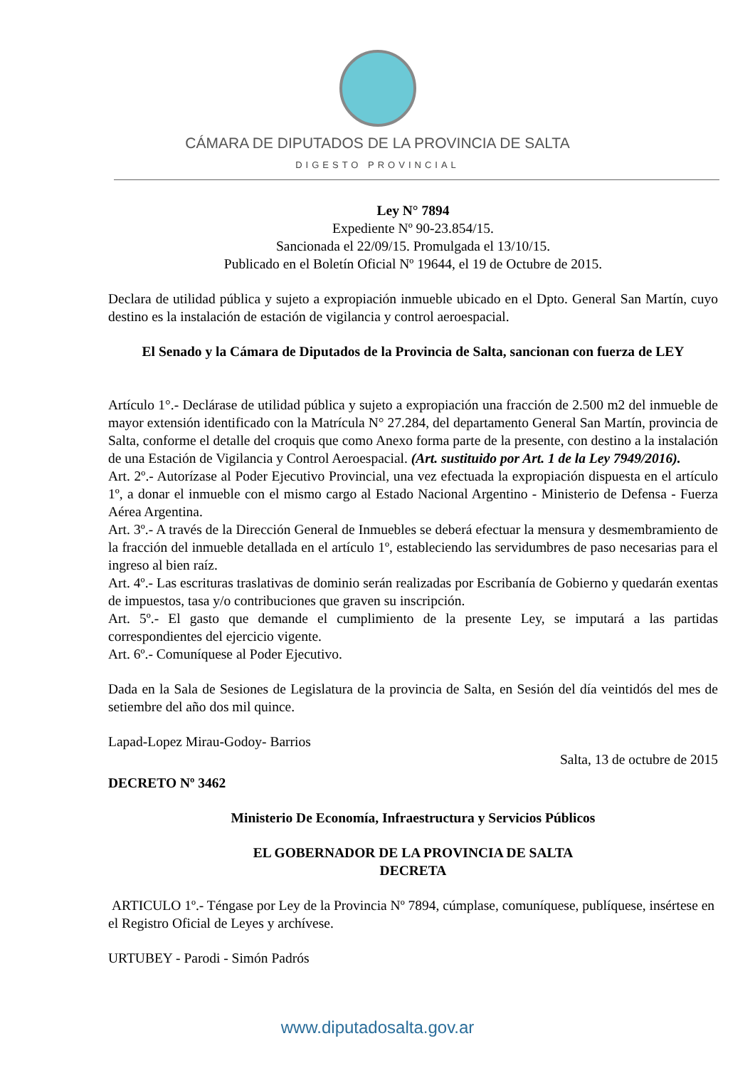CÁMARA DE DIPUTADOS DE LA PROVINCIA DE SALTA
DIGESTO PROVINCIAL
Ley N° 7894
Expediente Nº 90-23.854/15.
Sancionada el 22/09/15. Promulgada el 13/10/15.
Publicado en el Boletín Oficial Nº 19644, el 19 de Octubre de 2015.
Declara de utilidad pública y sujeto a expropiación inmueble ubicado en el Dpto. General San Martín, cuyo destino es la instalación de estación de vigilancia y control aeroespacial.
El Senado y la Cámara de Diputados de la Provincia de Salta, sancionan con fuerza de LEY
Artículo 1°.- Declárase de utilidad pública y sujeto a expropiación una fracción de 2.500 m2 del inmueble de mayor extensión identificado con la Matrícula N° 27.284, del departamento General San Martín, provincia de Salta, conforme el detalle del croquis que como Anexo forma parte de la presente, con destino a la instalación de una Estación de Vigilancia y Control Aeroespacial. (Art. sustituido por Art. 1 de la Ley 7949/2016).
Art. 2º.- Autorízase al Poder Ejecutivo Provincial, una vez efectuada la expropiación dispuesta en el artículo 1º, a donar el inmueble con el mismo cargo al Estado Nacional Argentino - Ministerio de Defensa - Fuerza Aérea Argentina.
Art. 3º.- A través de la Dirección General de Inmuebles se deberá efectuar la mensura y desmembramiento de la fracción del inmueble detallada en el artículo 1º, estableciendo las servidumbres de paso necesarias para el ingreso al bien raíz.
Art. 4º.- Las escrituras traslativas de dominio serán realizadas por Escribanía de Gobierno y quedarán exentas de impuestos, tasa y/o contribuciones que graven su inscripción.
Art. 5º.- El gasto que demande el cumplimiento de la presente Ley, se imputará a las partidas correspondientes del ejercicio vigente.
Art. 6º.- Comuníquese al Poder Ejecutivo.
Dada en la Sala de Sesiones de Legislatura de la provincia de Salta, en Sesión del día veintidós del mes de setiembre del año dos mil quince.
Lapad-Lopez Mirau-Godoy- Barrios
Salta, 13 de octubre de 2015
DECRETO Nº 3462
Ministerio De Economía, Infraestructura y Servicios Públicos
EL GOBERNADOR DE LA PROVINCIA DE SALTA
DECRETA
ARTICULO 1º.- Téngase por Ley de la Provincia Nº 7894, cúmplase, comuníquese, publíquese, insértese en el Registro Oficial de Leyes y archívese.
URTUBEY - Parodi - Simón Padrós
www.diputadosalta.gov.ar